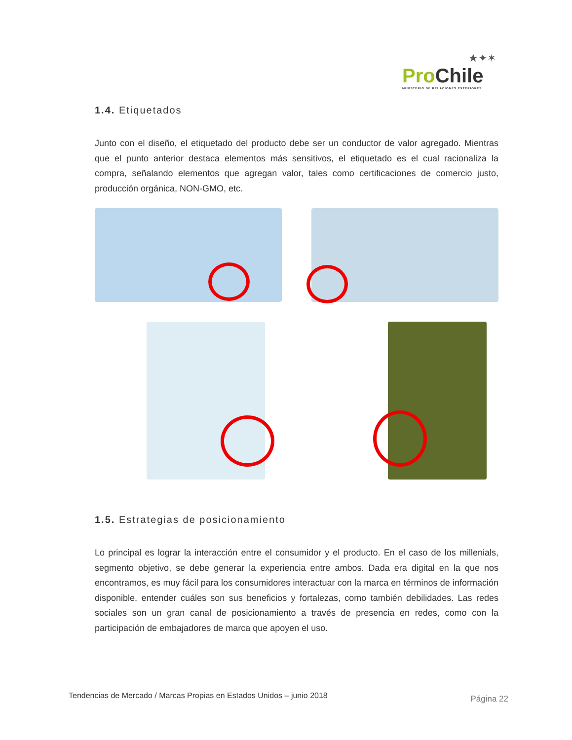★✦✶
Pro Chile
MINISTERIO DE RELACIONES EXTERIORES
1.4. Etiquetados
Junto con el diseño, el etiquetado del producto debe ser un conductor de valor agregado. Mientras que el punto anterior destaca elementos más sensitivos, el etiquetado es el cual racionaliza la compra, señalando elementos que agregan valor, tales como certificaciones de comercio justo, producción orgánica, NON-GMO, etc.
1.5. Estrategias de posicionamiento
Lo principal es lograr la interacción entre el consumidor y el producto. En el caso de los millenials, segmento objetivo, se debe generar la experiencia entre ambos. Dada era digital en la que nos encontramos, es muy fácil para los consumidores interactuar con la marca en términos de información disponible, entender cuáles son sus beneficios y fortalezas, como también debilidades. Las redes sociales son un gran canal de posicionamiento a través de presencia en redes, como con la participación de embajadores de marca que apoyen el uso.
Tendencias de Mercado / Marcas Propias en Estados Unidos – junio 2018 Página 22